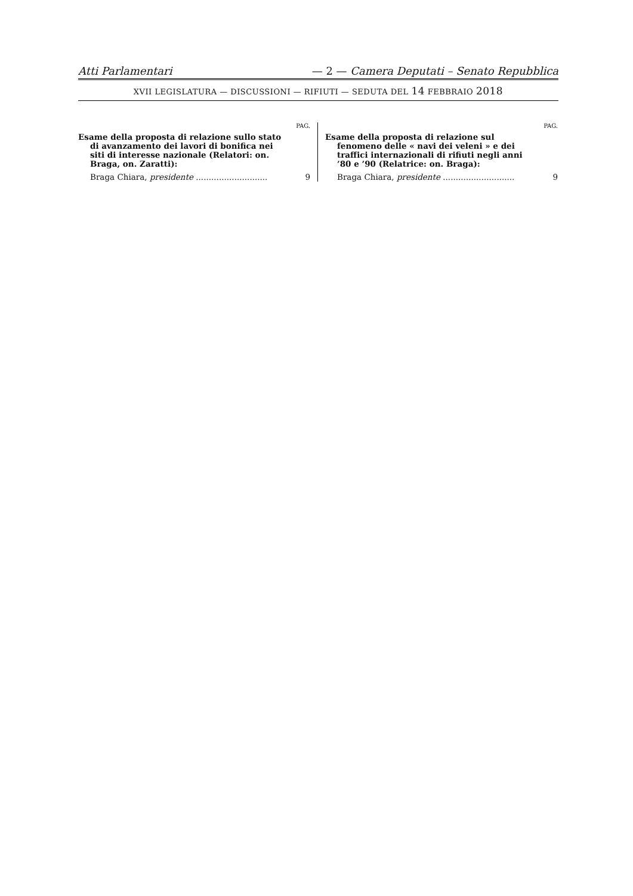Atti Parlamentari — 2 — Camera Deputati – Senato Repubblica
XVII LEGISLATURA — DISCUSSIONI — RIFIUTI — SEDUTA DEL 14 FEBBRAIO 2018
PAG.
Esame della proposta di relazione sullo stato di avanzamento dei lavori di bonifica nei siti di interesse nazionale (Relatori: on. Braga, on. Zaratti):
Braga Chiara, presidente ............................ 9
PAG.
Esame della proposta di relazione sul fenomeno delle « navi dei veleni » e dei traffici internazionali di rifiuti negli anni ’80 e ’90 (Relatrice: on. Braga):
Braga Chiara, presidente ............................ 9